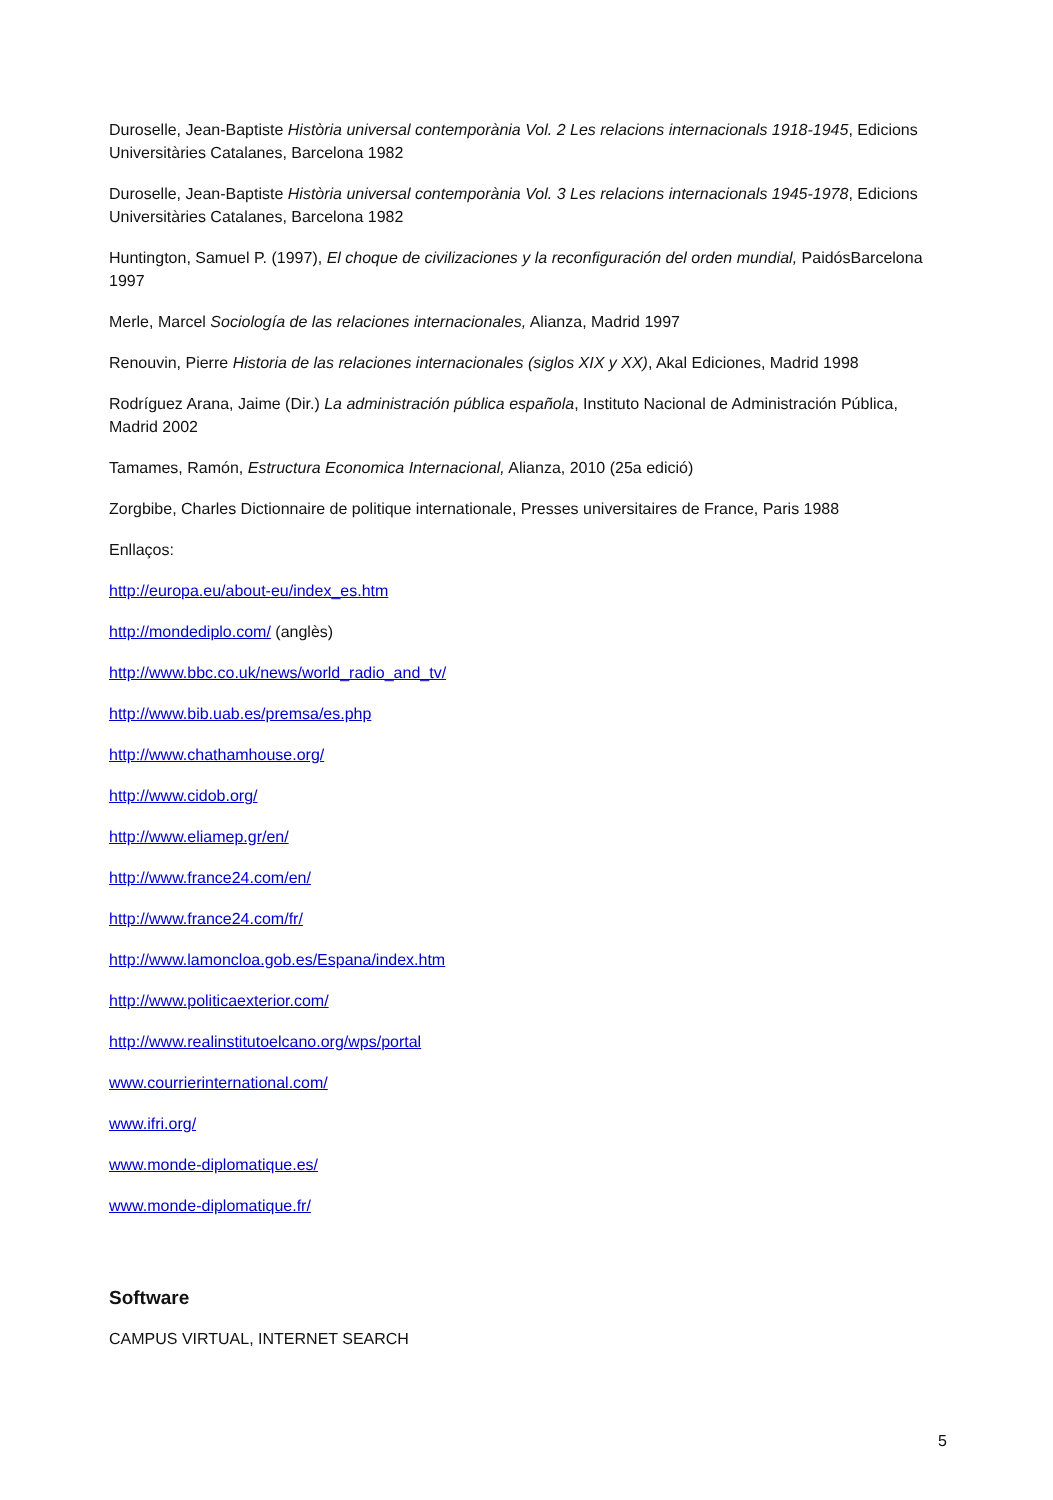Duroselle, Jean-Baptiste Història universal contemporània Vol. 2 Les relacions internacionals 1918-1945, Edicions Universitàries Catalanes, Barcelona 1982
Duroselle, Jean-Baptiste Història universal contemporània Vol. 3 Les relacions internacionals 1945-1978, Edicions Universitàries Catalanes, Barcelona 1982
Huntington, Samuel P. (1997), El choque de civilizaciones y la reconfiguración del orden mundial, PaidósBarcelona 1997
Merle, Marcel Sociología de las relaciones internacionales, Alianza, Madrid 1997
Renouvin, Pierre Historia de las relaciones internacionales (siglos XIX y XX), Akal Ediciones, Madrid 1998
Rodríguez Arana, Jaime (Dir.) La administración pública española, Instituto Nacional de Administración Pública, Madrid 2002
Tamames, Ramón, Estructura Economica Internacional, Alianza, 2010 (25a edició)
Zorgbibe, Charles Dictionnaire de politique internationale, Presses universitaires de France, Paris 1988
Enllaços:
http://europa.eu/about-eu/index_es.htm
http://mondediplo.com/ (anglès)
http://www.bbc.co.uk/news/world_radio_and_tv/
http://www.bib.uab.es/premsa/es.php
http://www.chathamhouse.org/
http://www.cidob.org/
http://www.eliamep.gr/en/
http://www.france24.com/en/
http://www.france24.com/fr/
http://www.lamoncloa.gob.es/Espana/index.htm
http://www.politicaexterior.com/
http://www.realinstitutoelcano.org/wps/portal
www.courrierinternational.com/
www.ifri.org/
www.monde-diplomatique.es/
www.monde-diplomatique.fr/
Software
CAMPUS VIRTUAL, INTERNET SEARCH
5